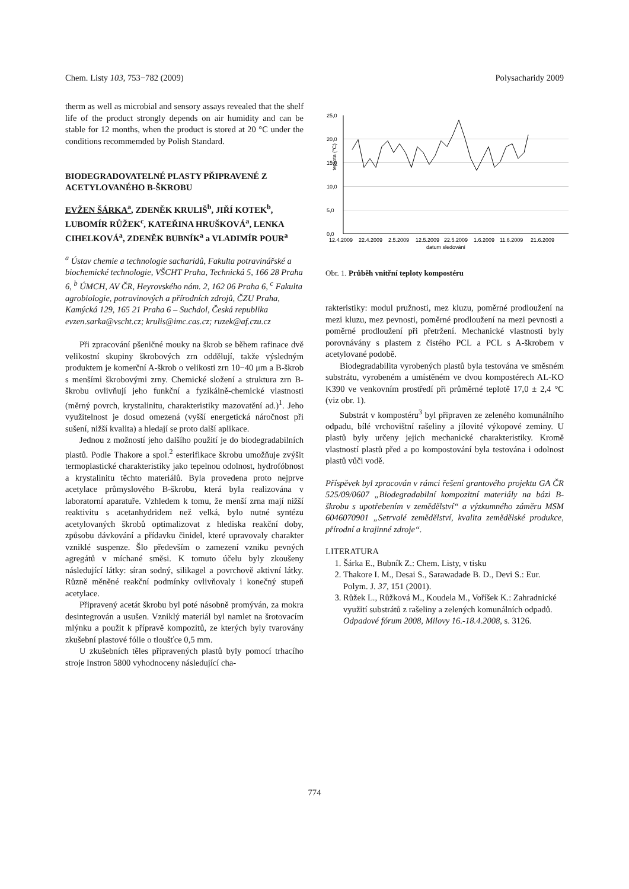Chem. Listy 103, 753−782 (2009) Polysacharidy 2009
therm as well as microbial and sensory assays revealed that the shelf life of the product strongly depends on air humidity and can be stable for 12 months, when the product is stored at 20 °C under the conditions recommemded by Polish Standard.
BIODEGRADOVATELNÉ PLASTY PŘIPRAVENÉ Z ACETYLOVANÉHO B-ŠKROBU
EVŽEN ŠÁRKA<sup>a</sup>, ZDENĚK KRULIŠ<sup>b</sup>, JIŘÍ KOTEK<sup>b</sup>, LUBOMÍR RŮŽEK<sup>c</sup>, KATEŘINA HRUŠKOVÁ<sup>a</sup>, LENKA CIHELKOVÁ<sup>a</sup>, ZDENĚK BUBNÍK<sup>a</sup> a VLADIMÍR POUR<sup>a</sup>
<sup>a</sup> Ústav chemie a technologie sacharidů, Fakulta potravinářské a biochemické technologie, VŠCHT Praha, Technická 5, 166 28 Praha 6, <sup>b</sup> ÚMCH, AV ČR, Heyrovského nám. 2, 162 06 Praha 6, <sup>c</sup> Fakulta agrobiologie, potravinových a přírodních zdrojů, ČZU Praha, Kamýcká 129, 165 21 Praha 6 – Suchdol, Česká republika
evzen.sarka@vscht.cz; krulis@imc.cas.cz; ruzek@af.czu.cz
Při zpracování pšeničné mouky na škrob se během rafinace dvě velikostní skupiny škrobových zrn oddělují, takže výsledným produktem je komerční A-škrob o velikosti zrn 10−40 μm a B-škrob s menšími škrobovými zrny. Chemické složení a struktura zrn B-škrobu ovlivňují jeho funkční a fyzikálně-chemické vlastnosti (měrný povrch, krystalinitu, charakteristiky mazovatění ad.)<sup>1</sup>. Jeho využitelnost je dosud omezená (vyšší energetická náročnost při sušení, nižší kvalita) a hledají se proto další aplikace.
Jednou z možností jeho dalšího použití je do biodegradabilních plastů. Podle Thakore a spol.<sup>2</sup> esterifikace škrobu umožňuje zvýšit termoplastické charakteristiky jako tepelnou odolnost, hydrofóbnost a krystalinitu těchto materiálů. Byla provedena proto nejprve acetylace průmyslového B-škrobu, která byla realizována v laboratorní aparatuře. Vzhledem k tomu, že menší zrna mají nižší reaktivitu s acetanhydridem než velká, bylo nutné syntézu acetylovaných škrobů optimalizovat z hlediska reakční doby, způsobu dávkování a přídavku činidel, které upravovaly charakter vzniklé suspenze. Šlo především o zamezení vzniku pevných agregátů v míchané směsi. K tomuto účelu byly zkoušeny následující látky: síran sodný, silikagel a povrchově aktivní látky. Různě měněné reakční podmínky ovlivňovaly i konečný stupeň acetylace.
Připravený acetát škrobu byl poté násobně promýván, za mokra desintegrován a usušen. Vzniklý materiál byl namlet na šrotovacím mlýnku a použit k přípravě kompozitů, ze kterých byly tvarovány zkušební plastové fólie o tloušťce 0,5 mm.
U zkušebních těles připravených plastů byly pomocí trhacího stroje Instron 5800 vyhodnoceny následující cha-
25,0
20,0
15,0
10,0
5,0
0,0
teplota (°C)
12.4.2009
22.4.2009
2.5.2009
12.5.2009
22.5.2009
1.6.2009
11.6.2009
21.6.2009
datum sledování
Obr. 1. Průběh vnitřní teploty kompostéru
rakteristiky: modul pružnosti, mez kluzu, poměrné prodloužení na mezi kluzu, mez pevnosti, poměrné prodloužení na mezi pevnosti a poměrné prodloužení při přetržení. Mechanické vlastnosti byly porovnávány s plastem z čistého PCL a PCL s A-škrobem v acetylované podobě.
Biodegradabilita vyrobených plastů byla testována ve směsném substrátu, vyrobeném a umístěném ve dvou kompostérech AL-KO K390 ve venkovním prostředí při průměrné teplotě 17,0 ± 2,4 °C (viz obr. 1).
Substrát v kompostéru<sup>3</sup> byl připraven ze zeleného komunálního odpadu, bílé vrchovištní rašeliny a jílovité výkopové zeminy. U plastů byly určeny jejich mechanické charakteristiky. Kromě vlastností plastů před a po kompostování byla testována i odolnost plastů vůči vodě.
Příspěvek byl zpracován v rámci řešení grantového projektu GA ČR 525/09/0607 „Biodegradabilní kompozitní materiály na bázi B-škrobu s upotřebením v zemědělství“ a výzkumného záměru MSM 6046070901 „Setrvalé zemědělství, kvalita zemědělské produkce, přírodní a krajinné zdroje“.
LITERATURA
1. Šárka E., Bubník Z.: Chem. Listy, v tisku
2. Thakore I. M., Desai S., Sarawadade B. D., Devi S.: Eur. Polym. J. 37, 151 (2001).
3. Růžek L., Růžková M., Koudela M., Voříšek K.: Zahradnické využití substrátů z rašeliny a zelených komunálních odpadů. Odpadové fórum 2008, Milovy 16.-18.4.2008, s. 3126.
774